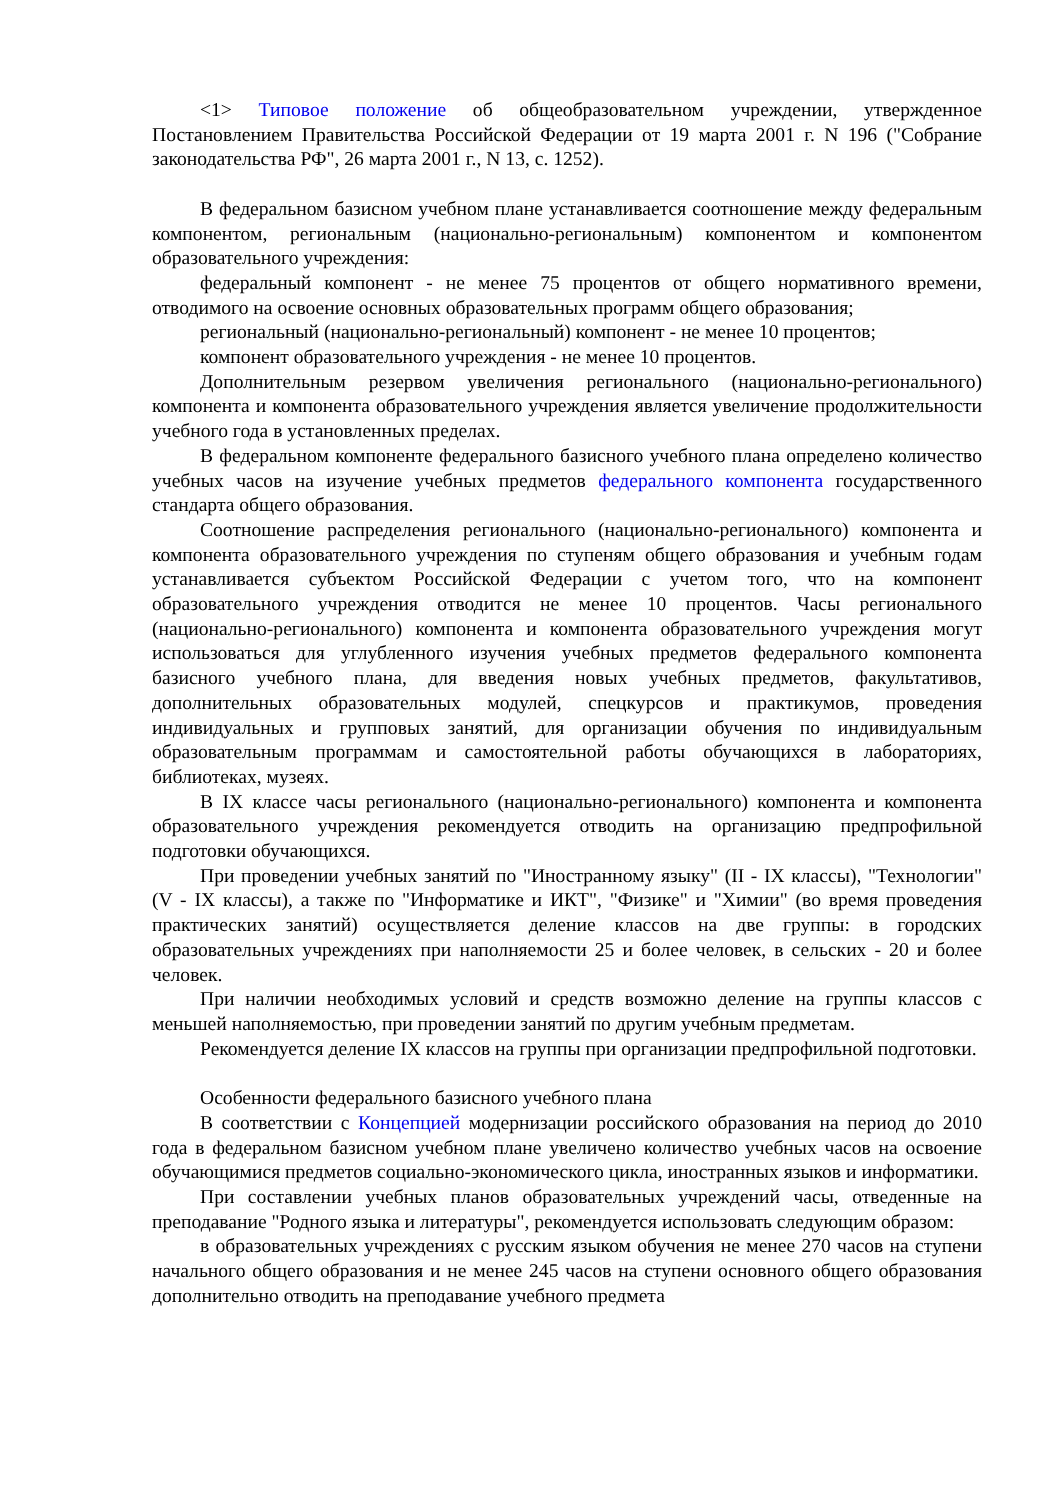<1> Типовое положение об общеобразовательном учреждении, утвержденное Постановлением Правительства Российской Федерации от 19 марта 2001 г. N 196 ("Собрание законодательства РФ", 26 марта 2001 г., N 13, с. 1252).
В федеральном базисном учебном плане устанавливается соотношение между федеральным компонентом, региональным (национально-региональным) компонентом и компонентом образовательного учреждения:
федеральный компонент - не менее 75 процентов от общего нормативного времени, отводимого на освоение основных образовательных программ общего образования;
региональный (национально-региональный) компонент - не менее 10 процентов;
компонент образовательного учреждения - не менее 10 процентов.
Дополнительным резервом увеличения регионального (национально-регионального) компонента и компонента образовательного учреждения является увеличение продолжительности учебного года в установленных пределах.
В федеральном компоненте федерального базисного учебного плана определено количество учебных часов на изучение учебных предметов федерального компонента государственного стандарта общего образования.
Соотношение распределения регионального (национально-регионального) компонента и компонента образовательного учреждения по ступеням общего образования и учебным годам устанавливается субъектом Российской Федерации с учетом того, что на компонент образовательного учреждения отводится не менее 10 процентов. Часы регионального (национально-регионального) компонента и компонента образовательного учреждения могут использоваться для углубленного изучения учебных предметов федерального компонента базисного учебного плана, для введения новых учебных предметов, факультативов, дополнительных образовательных модулей, спецкурсов и практикумов, проведения индивидуальных и групповых занятий, для организации обучения по индивидуальным образовательным программам и самостоятельной работы обучающихся в лабораториях, библиотеках, музеях.
В IX классе часы регионального (национально-регионального) компонента и компонента образовательного учреждения рекомендуется отводить на организацию предпрофильной подготовки обучающихся.
При проведении учебных занятий по "Иностранному языку" (II - IX классы), "Технологии" (V - IX классы), а также по "Информатике и ИКТ", "Физике" и "Химии" (во время проведения практических занятий) осуществляется деление классов на две группы: в городских образовательных учреждениях при наполняемости 25 и более человек, в сельских - 20 и более человек.
При наличии необходимых условий и средств возможно деление на группы классов с меньшей наполняемостью, при проведении занятий по другим учебным предметам.
Рекомендуется деление IX классов на группы при организации предпрофильной подготовки.
Особенности федерального базисного учебного плана
В соответствии с Концепцией модернизации российского образования на период до 2010 года в федеральном базисном учебном плане увеличено количество учебных часов на освоение обучающимися предметов социально-экономического цикла, иностранных языков и информатики.
При составлении учебных планов образовательных учреждений часы, отведенные на преподавание "Родного языка и литературы", рекомендуется использовать следующим образом:
в образовательных учреждениях с русским языком обучения не менее 270 часов на ступени начального общего образования и не менее 245 часов на ступени основного общего образования дополнительно отводить на преподавание учебного предмета